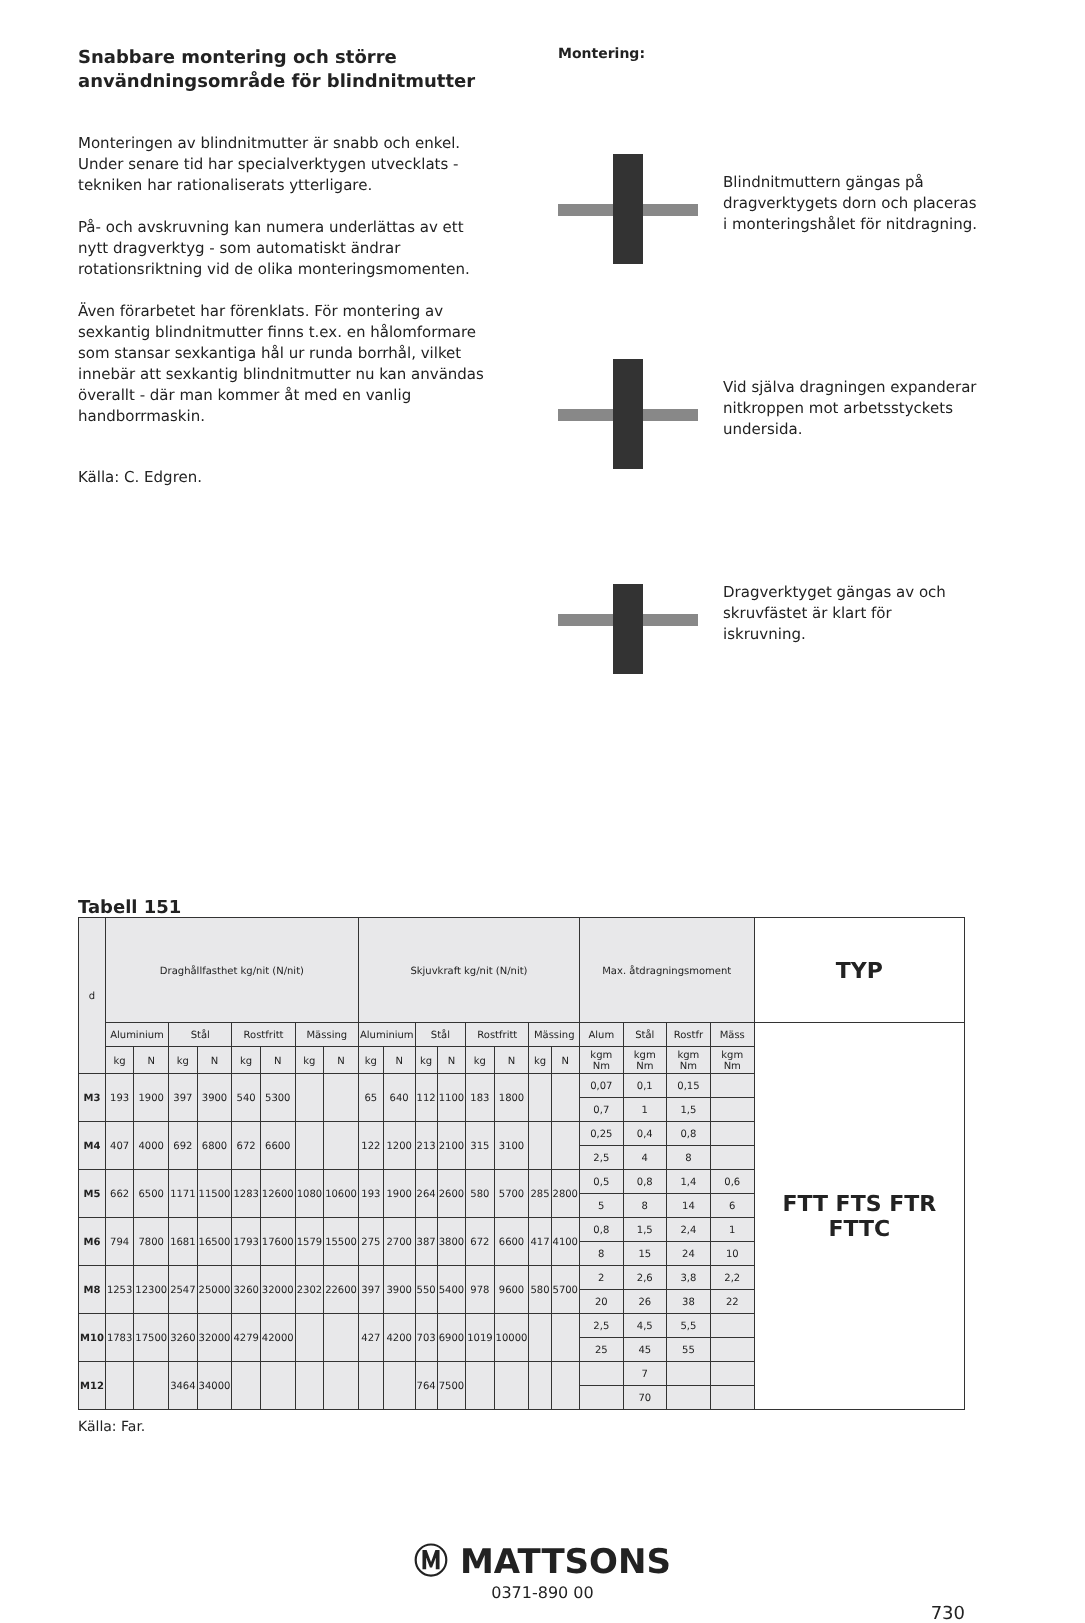Snabbare montering och större användningsområde för blindnitmutter
Monteringen av blindnitmutter är snabb och enkel. Under senare tid har specialverktygen utvecklats - tekniken har rationaliserats ytterligare.
På- och avskruvning kan numera underlättas av ett nytt dragverktyg - som automatiskt ändrar rotationsriktning vid de olika monteringsmomenten.
Även förarbetet har förenklats. För montering av sexkantig blindnitmutter finns t.ex. en hålomformare som stansar sexkantiga hål ur runda borrhål, vilket innebär att sexkantig blindnitmutter nu kan användas överallt - där man kommer åt med en vanlig handborrmaskin.
Källa: C. Edgren.
Montering:
Blindnitmuttern gängas på dragverktygets dorn och placeras i monteringshålet för nitdragning.
Vid själva dragningen expanderar nitkroppen mot arbetsstyckets undersida.
Dragverktyget gängas av och skruvfästet är klart för iskruvning.
Tabell 151
| d | Draghållfasthet kg/nit (N/nit) | | | | | | | | Skjuvkraft kg/nit (N/nit) | | | | | | | | Max. åtdragningsmoment | | | | TYP |
| --- | --- | --- | --- | --- | --- | --- | --- | --- | --- | --- | --- | --- | --- | --- | --- | --- | --- | --- | --- | --- | --- |
| | Aluminium | | Stål | | Rostfritt | | Mässing | | Aluminium | | Stål | | Rostfritt | | Mässing | | Alum | Stål | Rostfr | Mäss | FTT FTS FTR FTTC |
| | kg | N | kg | N | kg | N | kg | N | kg | N | kg | N | kg | N | kg | N | kgm Nm | kgm Nm | kgm Nm | kgm Nm | |
| M3 | 193 | 1900 | 397 | 3900 | 540 | 5300 | | | 65 | 640 | 112 | 1100 | 183 | 1800 | | | 0,07 | 0,1 | 0,15 | | |
| | | | | | | | | | | | | | | | | | 0,7 | 1 | 1,5 | | |
| M4 | 407 | 4000 | 692 | 6800 | 672 | 6600 | | | 122 | 1200 | 213 | 2100 | 315 | 3100 | | | 0,25 | 0,4 | 0,8 | | |
| | | | | | | | | | | | | | | | | | 2,5 | 4 | 8 | | |
| M5 | 662 | 6500 | 1171 | 11500 | 1283 | 12600 | 1080 | 10600 | 193 | 1900 | 264 | 2600 | 580 | 5700 | 285 | 2800 | 0,5 | 0,8 | 1,4 | 0,6 | |
| | | | | | | | | | | | | | | | | | 5 | 8 | 14 | 6 | |
| M6 | 794 | 7800 | 1681 | 16500 | 1793 | 17600 | 1579 | 15500 | 275 | 2700 | 387 | 3800 | 672 | 6600 | 417 | 4100 | 0,8 | 1,5 | 2,4 | 1 | |
| | | | | | | | | | | | | | | | | | 8 | 15 | 24 | 10 | |
| M8 | 1253 | 12300 | 2547 | 25000 | 3260 | 32000 | 2302 | 22600 | 397 | 3900 | 550 | 5400 | 978 | 9600 | 580 | 5700 | 2 | 2,6 | 3,8 | 2,2 | |
| | | | | | | | | | | | | | | | | | 20 | 26 | 38 | 22 | |
| M10 | 1783 | 17500 | 3260 | 32000 | 4279 | 42000 | | | 427 | 4200 | 703 | 6900 | 1019 | 10000 | | | 2,5 | 4,5 | 5,5 | | |
| | | | | | | | | | | | | | | | | | 25 | 45 | 55 | | |
| M12 | | | 3464 | 34000 | | | | | | | 764 | 7500 | | | | | | 7 | | | |
| | | | | | | | | | | | | | | | | | | 70 | | | |
Källa: Far.
Ⓜ MATTSONS
0371-890 00
730